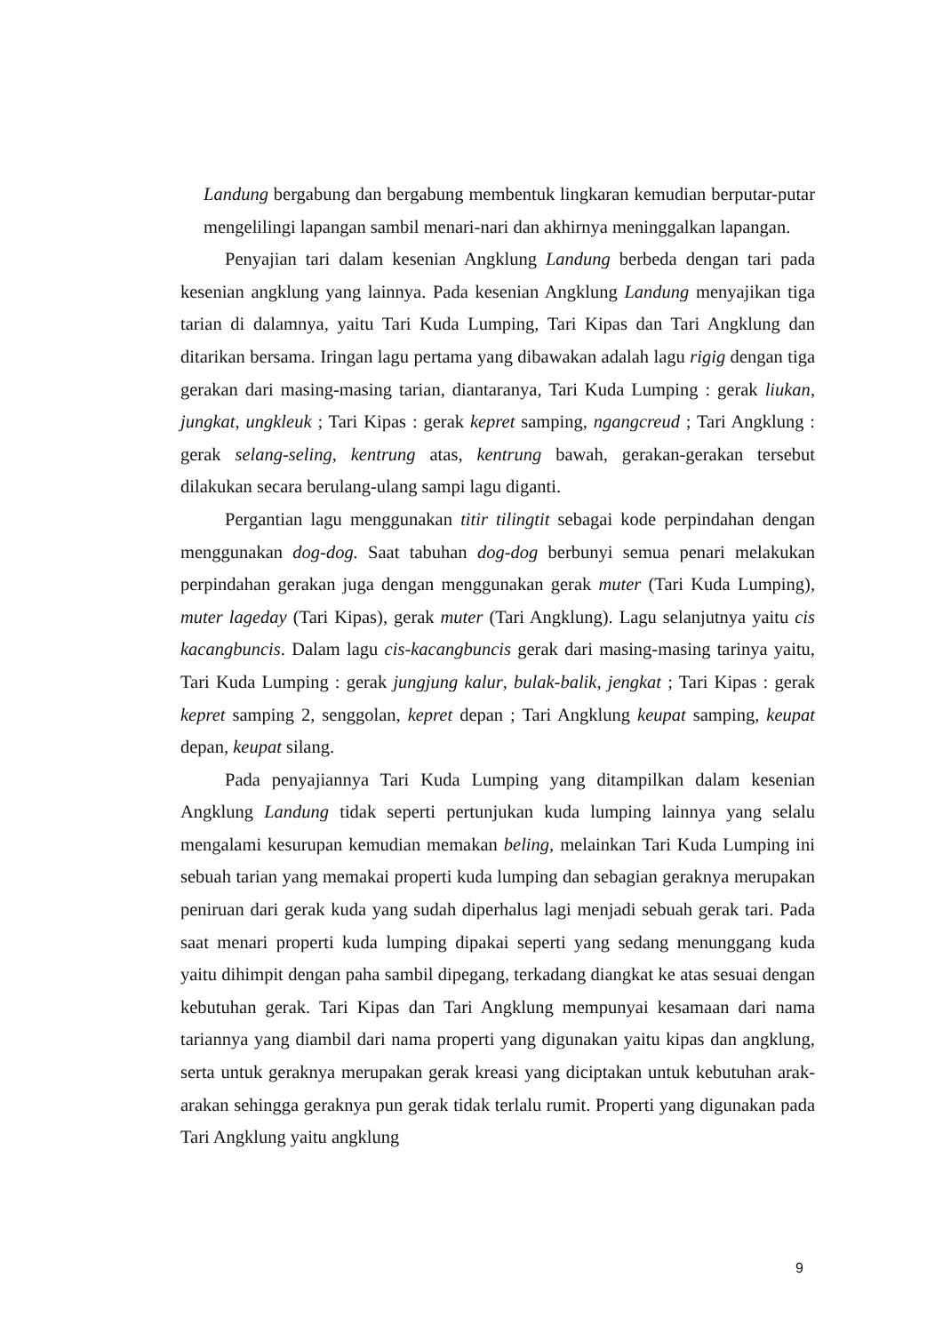Landung bergabung dan bergabung membentuk lingkaran kemudian berputar-putar mengelilingi lapangan sambil menari-nari dan akhirnya meninggalkan lapangan.
Penyajian tari dalam kesenian Angklung Landung berbeda dengan tari pada kesenian angklung yang lainnya. Pada kesenian Angklung Landung menyajikan tiga tarian di dalamnya, yaitu Tari Kuda Lumping, Tari Kipas dan Tari Angklung dan ditarikan bersama. Iringan lagu pertama yang dibawakan adalah lagu rigig dengan tiga gerakan dari masing-masing tarian, diantaranya, Tari Kuda Lumping : gerak liukan, jungkat, ungkleuk ; Tari Kipas : gerak kepret samping, ngangcreud ; Tari Angklung : gerak selang-seling, kentrung atas, kentrung bawah, gerakan-gerakan tersebut dilakukan secara berulang-ulang sampi lagu diganti.
Pergantian lagu menggunakan titir tilingtit sebagai kode perpindahan dengan menggunakan dog-dog. Saat tabuhan dog-dog berbunyi semua penari melakukan perpindahan gerakan juga dengan menggunakan gerak muter (Tari Kuda Lumping), muter lageday (Tari Kipas), gerak muter (Tari Angklung). Lagu selanjutnya yaitu cis kacangbuncis. Dalam lagu cis-kacangbuncis gerak dari masing-masing tarinya yaitu, Tari Kuda Lumping : gerak jungjung kalur, bulak-balik, jengkat ; Tari Kipas : gerak kepret samping 2, senggolan, kepret depan ; Tari Angklung keupat samping, keupat depan, keupat silang.
Pada penyajiannya Tari Kuda Lumping yang ditampilkan dalam kesenian Angklung Landung tidak seperti pertunjukan kuda lumping lainnya yang selalu mengalami kesurupan kemudian memakan beling, melainkan Tari Kuda Lumping ini sebuah tarian yang memakai properti kuda lumping dan sebagian geraknya merupakan peniruan dari gerak kuda yang sudah diperhalus lagi menjadi sebuah gerak tari. Pada saat menari properti kuda lumping dipakai seperti yang sedang menunggang kuda yaitu dihimpit dengan paha sambil dipegang, terkadang diangkat ke atas sesuai dengan kebutuhan gerak. Tari Kipas dan Tari Angklung mempunyai kesamaan dari nama tariannya yang diambil dari nama properti yang digunakan yaitu kipas dan angklung, serta untuk geraknya merupakan gerak kreasi yang diciptakan untuk kebutuhan arak-arakan sehingga geraknya pun gerak tidak terlalu rumit. Properti yang digunakan pada Tari Angklung yaitu angklung
9